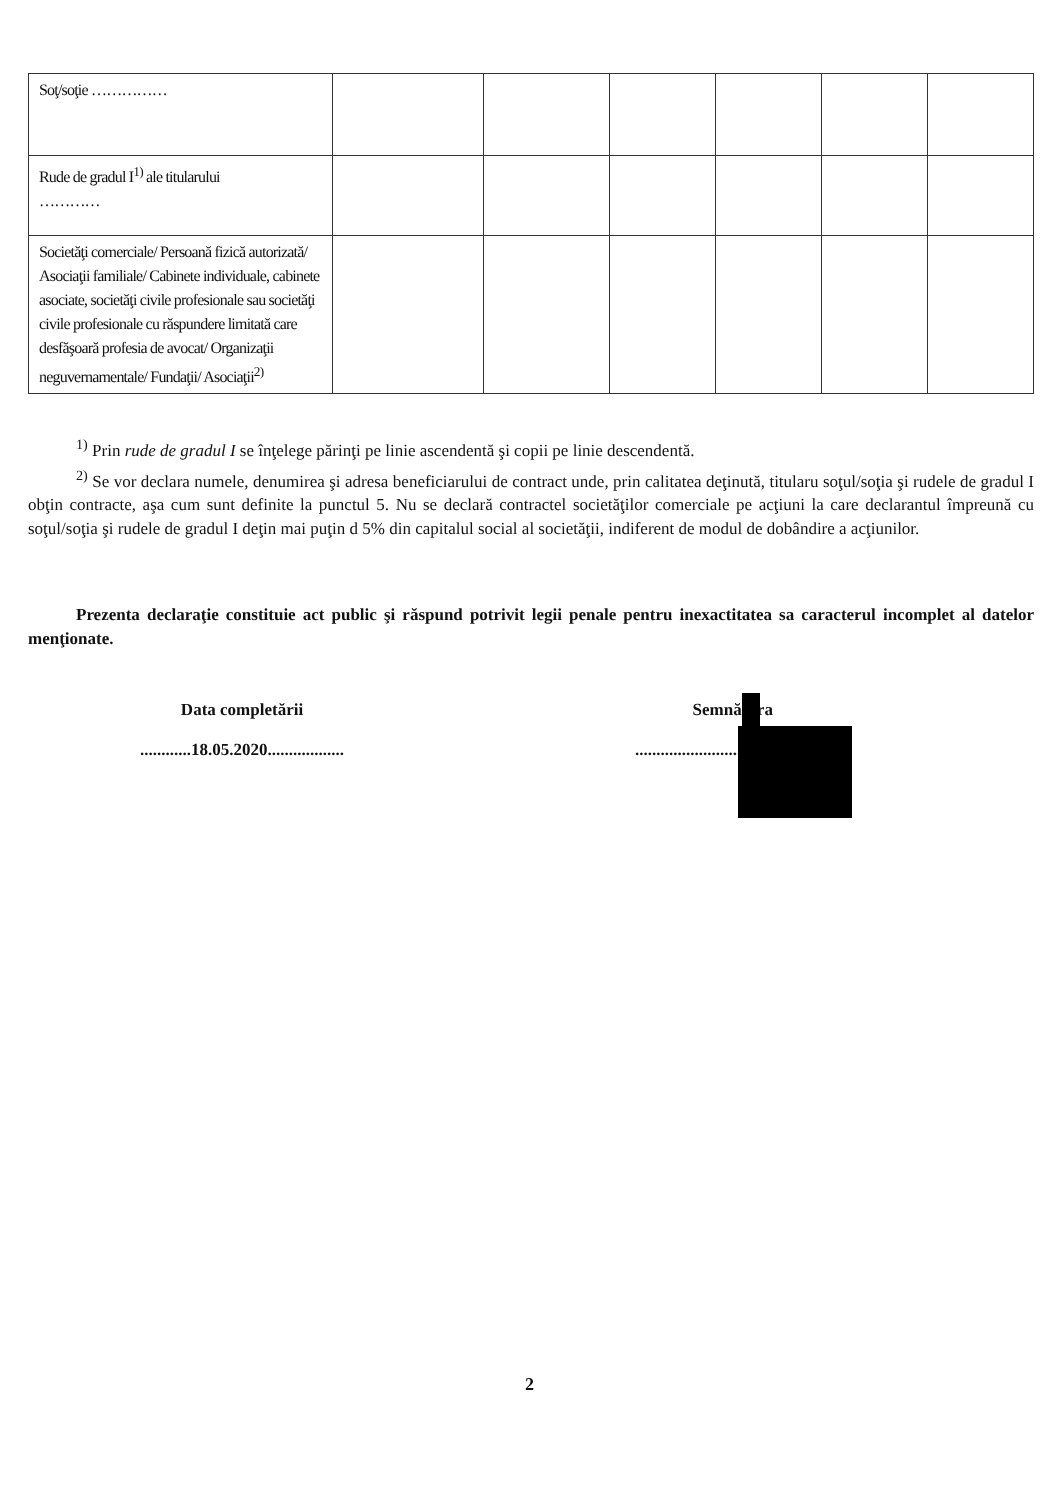| Soţ/soţie …………… | | | | | | |
| Rude de gradul I<sup>1)</sup> ale titularului ………… | | | | | | |
| Societăţi comerciale/ Persoană fizică autorizată/ Asociaţii familiale/ Cabinete individuale, cabinete asociate, societăţi civile profesionale sau societăţi civile profesionale cu răspundere limitată care desfăşoară profesia de avocat/ Organizaţii neguvernamentale/ Fundaţii/ Asociaţii<sup>2)</sup> | | | | | | |
<sup>1)</sup> Prin rude de gradul I se înţelege părinţi pe linie ascendentă şi copii pe linie descendentă.
<sup>2)</sup> Se vor declara numele, denumirea şi adresa beneficiarului de contract unde, prin calitatea deţinută, titularu soţul/soţia şi rudele de gradul I obţin contracte, aşa cum sunt definite la punctul 5. Nu se declară contractel societăţilor comerciale pe acţiuni la care declarantul împreună cu soţul/soţia şi rudele de gradul I deţin mai puţin d 5% din capitalul social al societăţii, indiferent de modul de dobândire a acţiunilor.
Prezenta declaraţie constituie act public şi răspund potrivit legii penale pentru inexactitatea sa caracterul incomplet al datelor menţionate.
Data completării
............18.05.2020..................
Semnătura
..............................................
2